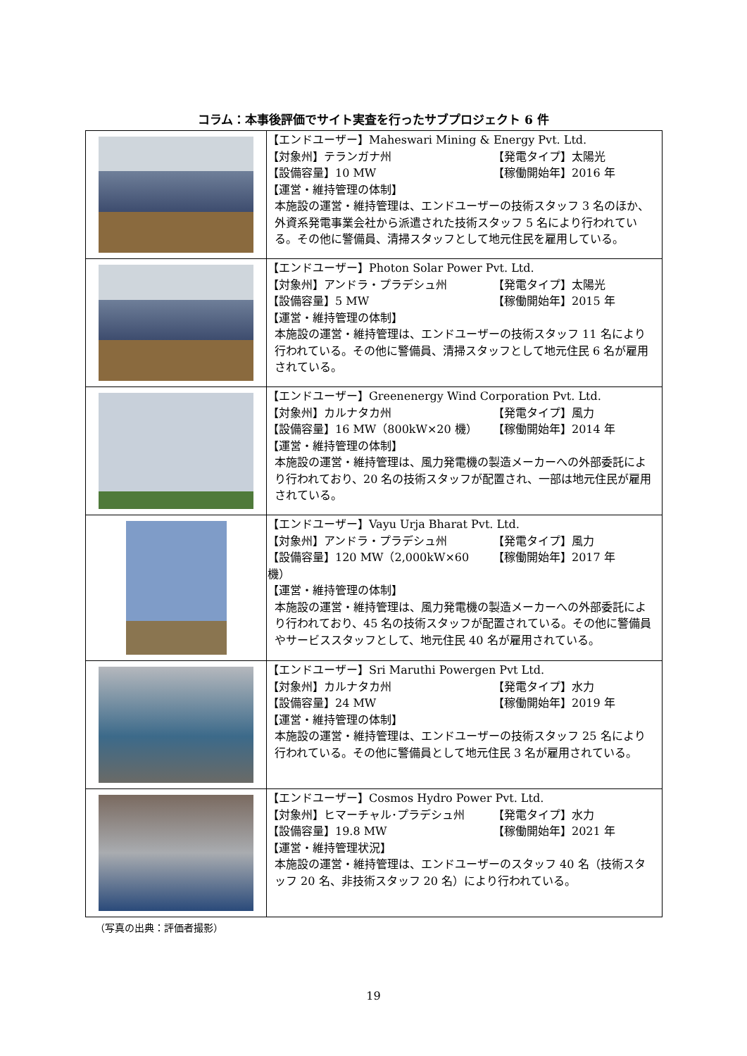コラム：本事後評価でサイト実査を行ったサブプロジェクト 6 件
| | 【エンドユーザー】Maheswari Mining & Energy Pvt. Ltd. 【対象州】テランガナ州 【発電タイプ】太陽光 【設備容量】10 MW 【稼働開始年】2016 年 【運営・維持管理の体制】 本施設の運営・維持管理は、エンドユーザーの技術スタッフ 3 名のほか、外資系発電事業会社から派遣された技術スタッフ 5 名により行われている。その他に警備員、清掃スタッフとして地元住民を雇用している。 |
| | 【エンドユーザー】Photon Solar Power Pvt. Ltd. 【対象州】アンドラ・プラデシュ州 【発電タイプ】太陽光 【設備容量】5 MW 【稼働開始年】2015 年 【運営・維持管理の体制】 本施設の運営・維持管理は、エンドユーザーの技術スタッフ 11 名により行われている。その他に警備員、清掃スタッフとして地元住民 6 名が雇用されている。 |
| | 【エンドユーザー】Greenenergy Wind Corporation Pvt. Ltd. 【対象州】カルナタカ州 【発電タイプ】風力 【設備容量】16 MW（800kW×20 機） 【稼働開始年】2014 年 【運営・維持管理の体制】 本施設の運営・維持管理は、風力発電機の製造メーカーへの外部委託により行われており、20 名の技術スタッフが配置され、一部は地元住民が雇用されている。 |
| | 【エンドユーザー】Vayu Urja Bharat Pvt. Ltd. 【対象州】アンドラ・プラデシュ州 【発電タイプ】風力 【設備容量】120 MW（2,000kW×60 機） 【稼働開始年】2017 年 【運営・維持管理の体制】 本施設の運営・維持管理は、風力発電機の製造メーカーへの外部委託により行われており、45 名の技術スタッフが配置されている。その他に警備員やサービススタッフとして、地元住民 40 名が雇用されている。 |
| | 【エンドユーザー】Sri Maruthi Powergen Pvt Ltd. 【対象州】カルナタカ州 【発電タイプ】水力 【設備容量】24 MW 【稼働開始年】2019 年 【運営・維持管理の体制】 本施設の運営・維持管理は、エンドユーザーの技術スタッフ 25 名により行われている。その他に警備員として地元住民 3 名が雇用されている。 |
| | 【エンドユーザー】Cosmos Hydro Power Pvt. Ltd. 【対象州】ヒマーチャル･プラデシュ州 【発電タイプ】水力 【設備容量】19.8 MW 【稼働開始年】2021 年 【運営・維持管理状況】 本施設の運営・維持管理は、エンドユーザーのスタッフ 40 名（技術スタッフ 20 名、非技術スタッフ 20 名）により行われている。 |
（写真の出典：評価者撮影）
19